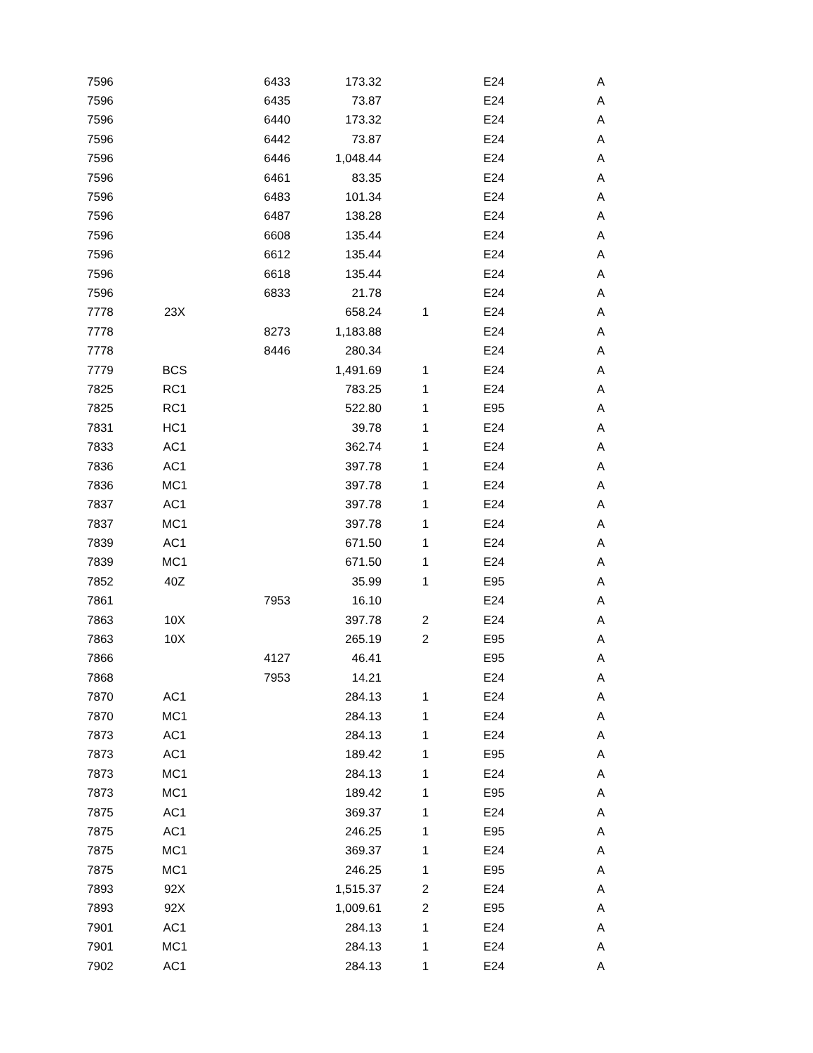| 7596 | | 6433 | 173.32 | | E24 | A |
| 7596 | | 6435 | 73.87 | | E24 | A |
| 7596 | | 6440 | 173.32 | | E24 | A |
| 7596 | | 6442 | 73.87 | | E24 | A |
| 7596 | | 6446 | 1,048.44 | | E24 | A |
| 7596 | | 6461 | 83.35 | | E24 | A |
| 7596 | | 6483 | 101.34 | | E24 | A |
| 7596 | | 6487 | 138.28 | | E24 | A |
| 7596 | | 6608 | 135.44 | | E24 | A |
| 7596 | | 6612 | 135.44 | | E24 | A |
| 7596 | | 6618 | 135.44 | | E24 | A |
| 7596 | | 6833 | 21.78 | | E24 | A |
| 7778 | 23X | | 658.24 | 1 | E24 | A |
| 7778 | | 8273 | 1,183.88 | | E24 | A |
| 7778 | | 8446 | 280.34 | | E24 | A |
| 7779 | BCS | | 1,491.69 | 1 | E24 | A |
| 7825 | RC1 | | 783.25 | 1 | E24 | A |
| 7825 | RC1 | | 522.80 | 1 | E95 | A |
| 7831 | HC1 | | 39.78 | 1 | E24 | A |
| 7833 | AC1 | | 362.74 | 1 | E24 | A |
| 7836 | AC1 | | 397.78 | 1 | E24 | A |
| 7836 | MC1 | | 397.78 | 1 | E24 | A |
| 7837 | AC1 | | 397.78 | 1 | E24 | A |
| 7837 | MC1 | | 397.78 | 1 | E24 | A |
| 7839 | AC1 | | 671.50 | 1 | E24 | A |
| 7839 | MC1 | | 671.50 | 1 | E24 | A |
| 7852 | 40Z | | 35.99 | 1 | E95 | A |
| 7861 | | 7953 | 16.10 | | E24 | A |
| 7863 | 10X | | 397.78 | 2 | E24 | A |
| 7863 | 10X | | 265.19 | 2 | E95 | A |
| 7866 | | 4127 | 46.41 | | E95 | A |
| 7868 | | 7953 | 14.21 | | E24 | A |
| 7870 | AC1 | | 284.13 | 1 | E24 | A |
| 7870 | MC1 | | 284.13 | 1 | E24 | A |
| 7873 | AC1 | | 284.13 | 1 | E24 | A |
| 7873 | AC1 | | 189.42 | 1 | E95 | A |
| 7873 | MC1 | | 284.13 | 1 | E24 | A |
| 7873 | MC1 | | 189.42 | 1 | E95 | A |
| 7875 | AC1 | | 369.37 | 1 | E24 | A |
| 7875 | AC1 | | 246.25 | 1 | E95 | A |
| 7875 | MC1 | | 369.37 | 1 | E24 | A |
| 7875 | MC1 | | 246.25 | 1 | E95 | A |
| 7893 | 92X | | 1,515.37 | 2 | E24 | A |
| 7893 | 92X | | 1,009.61 | 2 | E95 | A |
| 7901 | AC1 | | 284.13 | 1 | E24 | A |
| 7901 | MC1 | | 284.13 | 1 | E24 | A |
| 7902 | AC1 | | 284.13 | 1 | E24 | A |